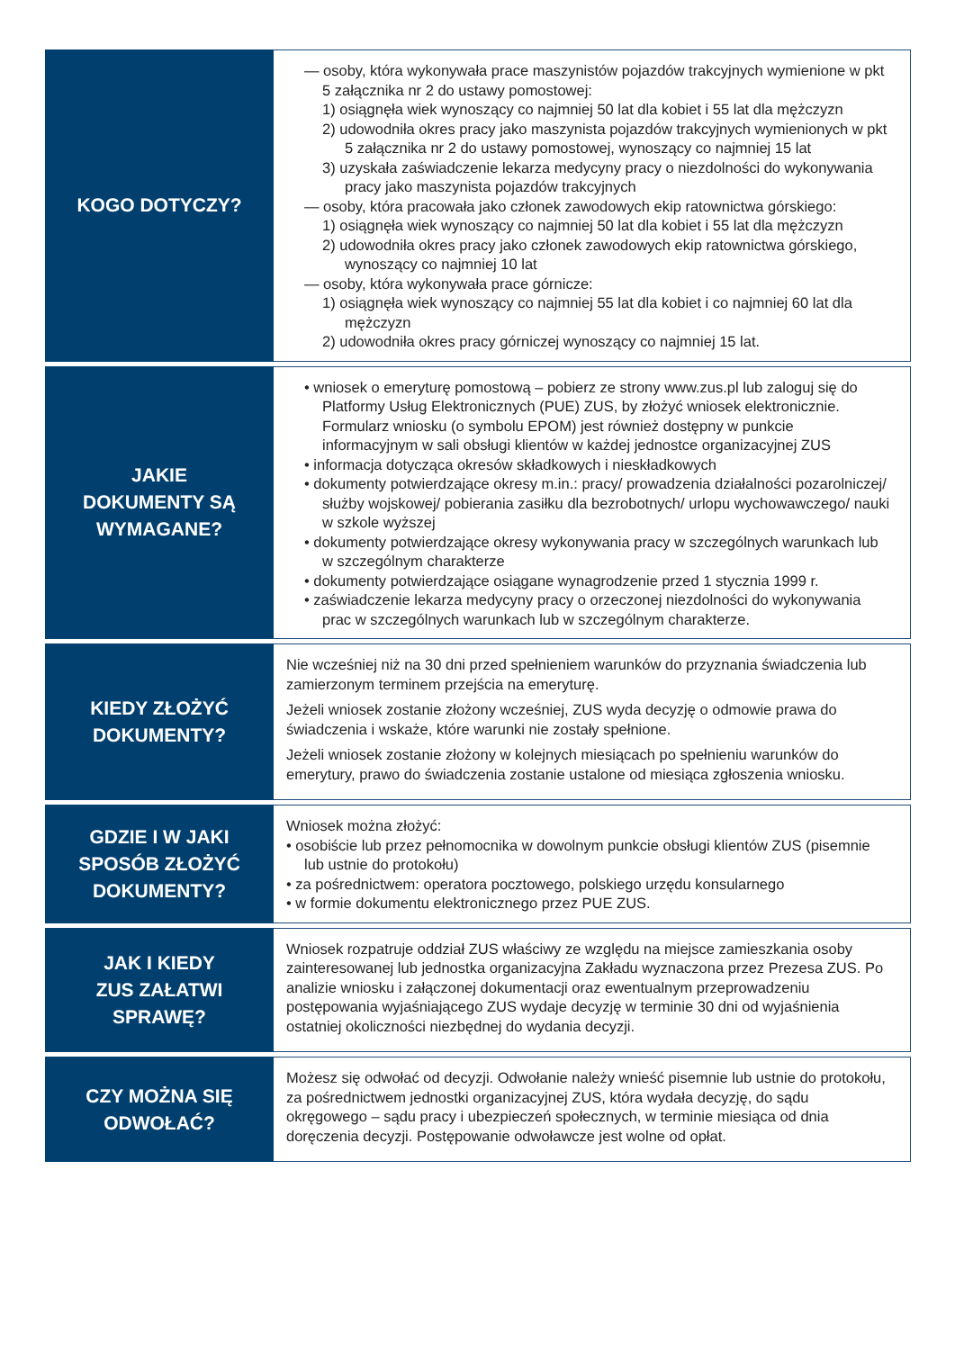| KOGO DOTYCZY? | — osoby, która wykonywała prace maszynistów pojazdów trakcyjnych wymienione w pkt 5 załącznika nr 2 do ustawy pomostowej: 1) osiągnęła wiek wynoszący co najmniej 50 lat dla kobiet i 55 lat dla mężczyzn 2) udowodniła okres pracy jako maszynista pojazdów trakcyjnych wymienionych w pkt 5 załącznika nr 2 do ustawy pomostowej, wynoszący co najmniej 15 lat 3) uzyskała zaświadczenie lekarza medycyny pracy o niezdolności do wykonywania pracy jako maszynista pojazdów trakcyjnych — osoby, która pracowała jako członek zawodowych ekip ratownictwa górskiego: 1) osiągnęła wiek wynoszący co najmniej 50 lat dla kobiet i 55 lat dla mężczyzn 2) udowodniła okres pracy jako członek zawodowych ekip ratownictwa górskiego, wynoszący co najmniej 10 lat — osoby, która wykonywała prace górnicze: 1) osiągnęła wiek wynoszący co najmniej 55 lat dla kobiet i co najmniej 60 lat dla mężczyzn 2) udowodniła okres pracy górniczej wynoszący co najmniej 15 lat. |
| JAKIE DOKUMENTY SĄ WYMAGANE? | • wniosek o emeryturę pomostową – pobierz ze strony www.zus.pl lub zaloguj się do Platformy Usług Elektronicznych (PUE) ZUS, by złożyć wniosek elektronicznie. Formularz wniosku (o symbolu EPOM) jest również dostępny w punkcie informacyjnym w sali obsługi klientów w każdej jednostce organizacyjnej ZUS • informacja dotycząca okresów składkowych i nieskładkowych • dokumenty potwierdzające okresy m.in.: pracy/ prowadzenia działalności pozarolniczej/ służby wojskowej/ pobierania zasiłku dla bezrobotnych/ urlopu wychowawczego/ nauki w szkole wyższej • dokumenty potwierdzające okresy wykonywania pracy w szczególnych warunkach lub w szczególnym charakterze • dokumenty potwierdzające osiągane wynagrodzenie przed 1 stycznia 1999 r. • zaświadczenie lekarza medycyny pracy o orzeczonej niezdolności do wykonywania prac w szczególnych warunkach lub w szczególnym charakterze. |
| KIEDY ZŁOŻYĆ DOKUMENTY? | Nie wcześniej niż na 30 dni przed spełnieniem warunków do przyznania świadczenia lub zamierzonym terminem przejścia na emeryturę. Jeżeli wniosek zostanie złożony wcześniej, ZUS wyda decyzję o odmowie prawa do świadczenia i wskaże, które warunki nie zostały spełnione. Jeżeli wniosek zostanie złożony w kolejnych miesiącach po spełnieniu warunków do emerytury, prawo do świadczenia zostanie ustalone od miesiąca zgłoszenia wniosku. |
| GDZIE I W JAKI SPOSÓB ZŁOŻYĆ DOKUMENTY? | Wniosek można złożyć: • osobiście lub przez pełnomocnika w dowolnym punkcie obsługi klientów ZUS (pisemnie lub ustnie do protokołu) • za pośrednictwem: operatora pocztowego, polskiego urzędu konsularnego • w formie dokumentu elektronicznego przez PUE ZUS. |
| JAK I KIEDY ZUS ZAŁATWI SPRAWĘ? | Wniosek rozpatruje oddział ZUS właściwy ze względu na miejsce zamieszkania osoby zainteresowanej lub jednostka organizacyjna Zakładu wyznaczona przez Prezesa ZUS. Po analizie wniosku i załączonej dokumentacji oraz ewentualnym przeprowadzeniu postępowania wyjaśniającego ZUS wydaje decyzję w terminie 30 dni od wyjaśnienia ostatniej okoliczności niezbędnej do wydania decyzji. |
| CZY MOŻNA SIĘ ODWOŁAĆ? | Możesz się odwołać od decyzji. Odwołanie należy wnieść pisemnie lub ustnie do protokołu, za pośrednictwem jednostki organizacyjnej ZUS, która wydała decyzję, do sądu okręgowego – sądu pracy i ubezpieczeń społecznych, w terminie miesiąca od dnia doręczenia decyzji. Postępowanie odwoławcze jest wolne od opłat. |